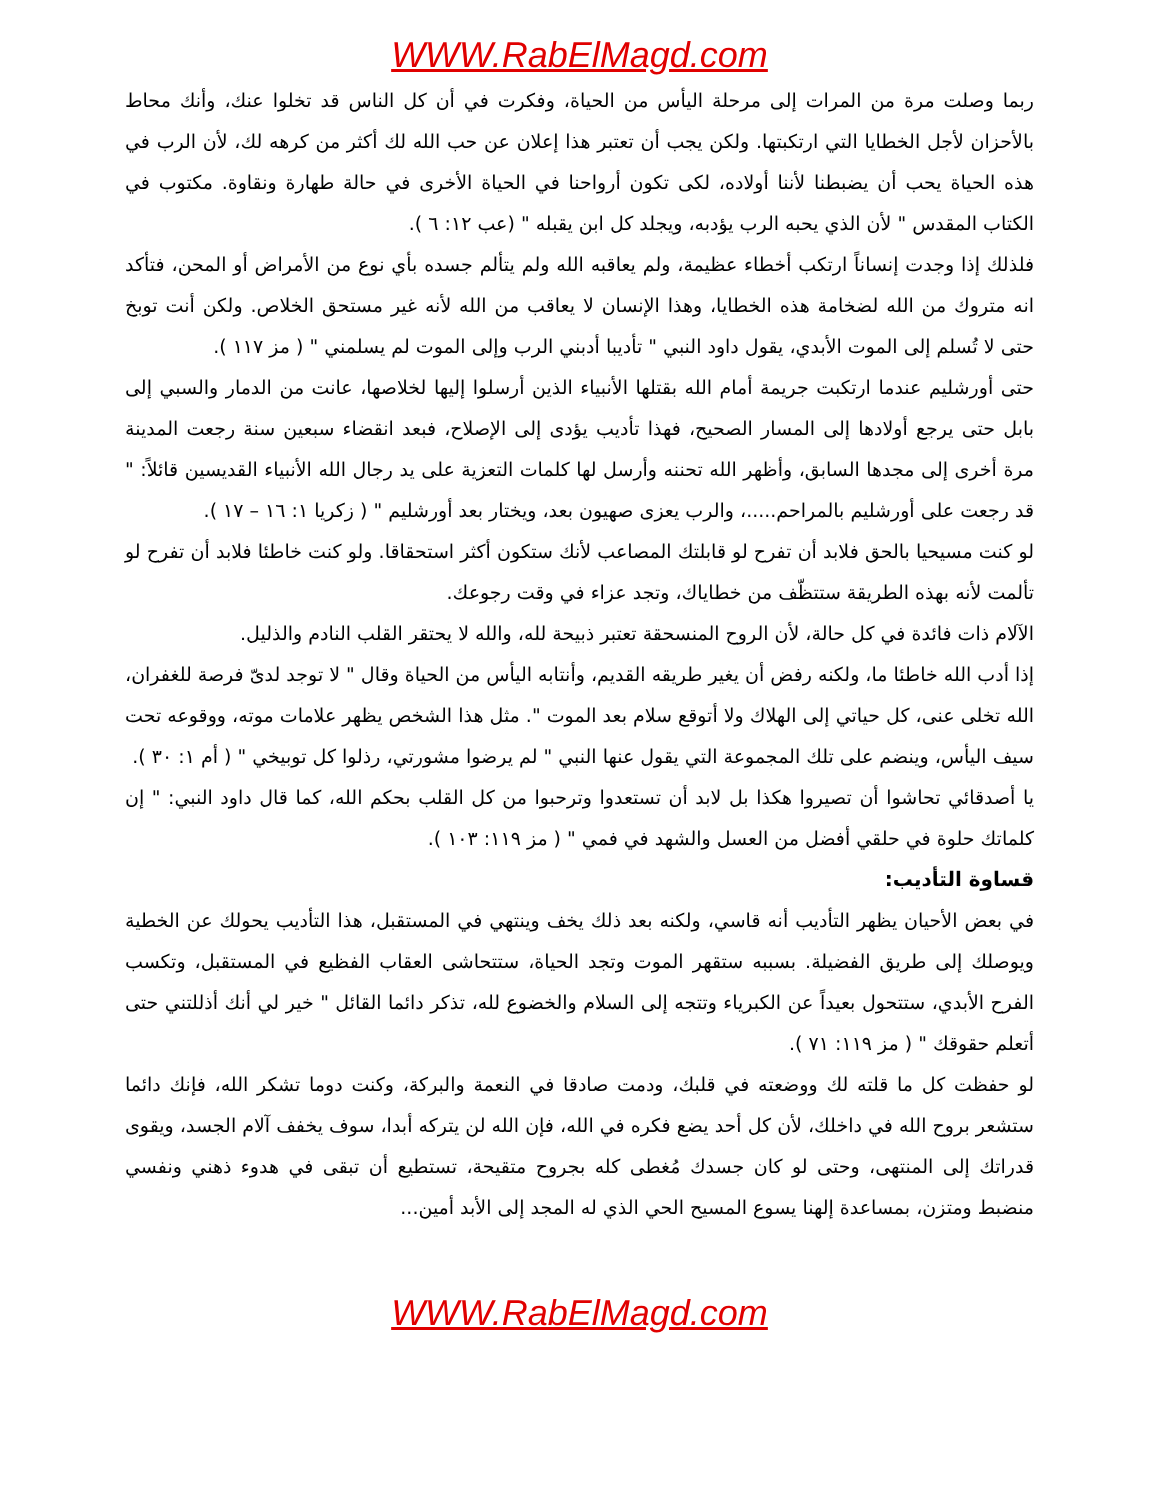WWW.RabElMagd.com
ربما وصلت مرة من المرات إلى مرحلة اليأس من الحياة، وفكرت في أن كل الناس قد تخلوا عنك، وأنك محاط بالأحزان لأجل الخطايا التي ارتكبتها. ولكن يجب أن تعتبر هذا إعلان عن حب الله لك أكثر من كرهه لك، لأن الرب في هذه الحياة يحب أن يضبطنا لأننا أولاده، لكى تكون أرواحنا في الحياة الأخرى في حالة طهارة ونقاوة. مكتوب في الكتاب المقدس " لأن الذي يحبه الرب يؤدبه، ويجلد كل ابن يقبله " (عب ١٢: ٦ ).
فلذلك إذا وجدت إنساناً ارتكب أخطاء عظيمة، ولم يعاقبه الله ولم يتألم جسده بأي نوع من الأمراض أو المحن، فتأكد انه متروك من الله لضخامة هذه الخطايا، وهذا الإنسان لا يعاقب من الله لأنه غير مستحق الخلاص. ولكن أنت توبخ حتى لا تُسلم إلى الموت الأبدي، يقول داود النبي " تأديبا أدبني الرب وإلى الموت لم يسلمني " ( مز ١١٧ ).
حتى أورشليم عندما ارتكبت جريمة أمام الله بقتلها الأنبياء الذين أرسلوا إليها لخلاصها، عانت من الدمار والسبي إلى بابل حتى يرجع أولادها إلى المسار الصحيح، فهذا تأديب يؤدى إلى الإصلاح، فبعد انقضاء سبعين سنة رجعت المدينة مرة أخرى إلى مجدها السابق، وأظهر الله تحننه وأرسل لها كلمات التعزية على يد رجال الله الأنبياء القديسين قائلاً: " قد رجعت على أورشليم بالمراحم.....، والرب يعزى صهيون بعد، ويختار بعد أورشليم " ( زكريا ١: ١٦ – ١٧ ).
لو كنت مسيحيا بالحق فلابد أن تفرح لو قابلتك المصاعب لأنك ستكون أكثر استحقاقا. ولو كنت خاطئا فلابد أن تفرح لو تألمت لأنه بهذه الطريقة ستتظّف من خطاياك، وتجد عزاء في وقت رجوعك.
الآلام ذات فائدة في كل حالة، لأن الروح المنسحقة تعتبر ذبيحة لله، والله لا يحتقر القلب النادم والذليل.
إذا أدب الله خاطئا ما، ولكنه رفض أن يغير طريقه القديم، وأنتابه اليأس من الحياة وقال " لا توجد لدىّ فرصة للغفران، الله تخلى عنى، كل حياتي إلى الهلاك ولا أتوقع سلام بعد الموت ". مثل هذا الشخص يظهر علامات موته، ووقوعه تحت سيف اليأس، وينضم على تلك المجموعة التي يقول عنها النبي " لم يرضوا مشورتي، رذلوا كل توبيخي " ( أم ١: ٣٠ ).
يا أصدقائي تحاشوا أن تصيروا هكذا بل لابد أن تستعدوا وترحبوا من كل القلب بحكم الله، كما قال داود النبي: " إن كلماتك حلوة في حلقي أفضل من العسل والشهد في فمي " ( مز ١١٩: ١٠٣ ).
قساوة التأديب:
في بعض الأحيان يظهر التأديب أنه قاسي، ولكنه بعد ذلك يخف وينتهي في المستقبل، هذا التأديب يحولك عن الخطية ويوصلك إلى طريق الفضيلة. بسببه ستقهر الموت وتجد الحياة، ستتحاشى العقاب الفظيع في المستقبل، وتكسب الفرح الأبدي، ستتحول بعيداً عن الكبرياء وتتجه إلى السلام والخضوع لله، تذكر دائما القائل " خير لي أنك أذللتني حتى أتعلم حقوقك " ( مز ١١٩: ٧١ ).
لو حفظت كل ما قلته لك ووضعته في قلبك، ودمت صادقا في النعمة والبركة، وكنت دوما تشكر الله، فإنك دائما ستشعر بروح الله في داخلك، لأن كل أحد يضع فكره في الله، فإن الله لن يتركه أبدا، سوف يخفف آلام الجسد، ويقوى قدراتك إلى المنتهى، وحتى لو كان جسدك مُغطى كله بجروح متقيحة، تستطيع أن تبقى في هدوء ذهني ونفسي منضبط ومتزن، بمساعدة إلهنا يسوع المسيح الحي الذي له المجد إلى الأبد أمين...
WWW.RabElMagd.com